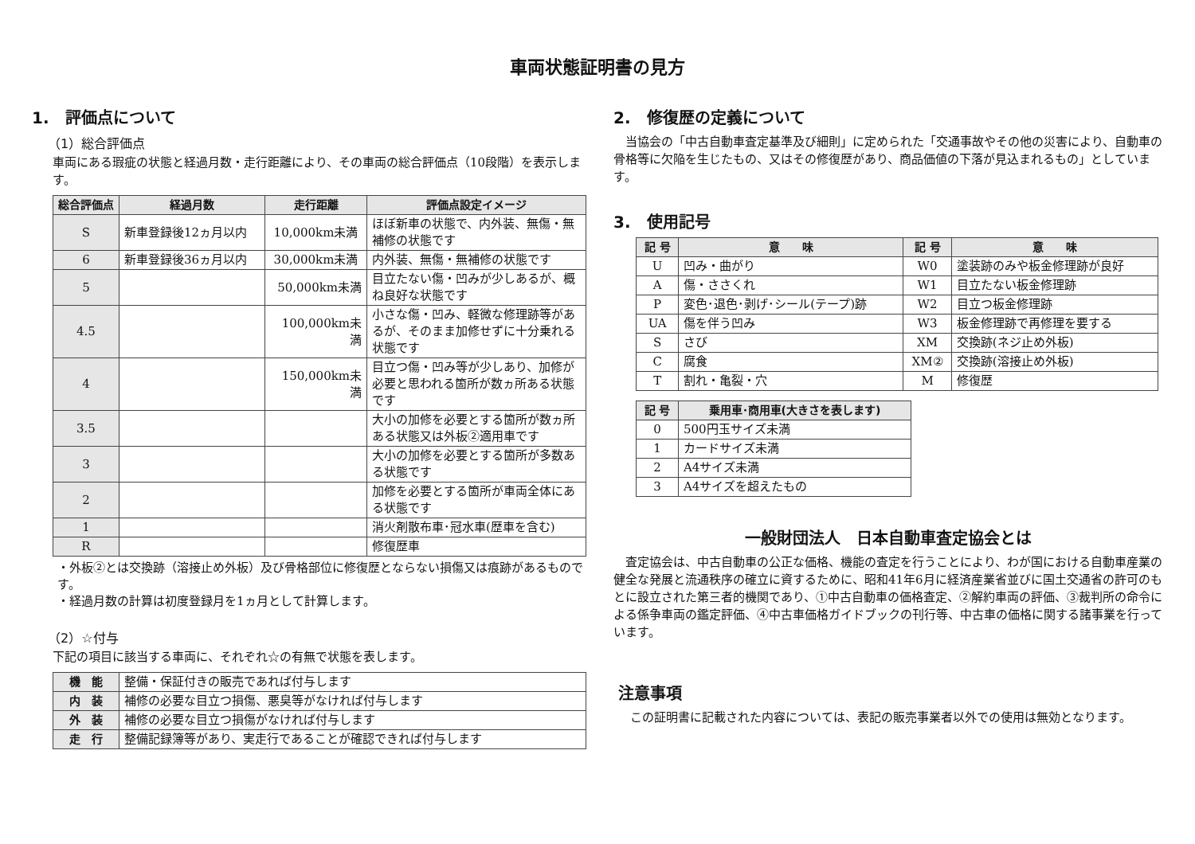車両状態証明書の見方
1.　評価点について
（1）総合評価点
車両にある瑕疵の状態と経過月数・走行距離により、その車両の総合評価点（10段階）を表示します。
| 総合評価点 | 経過月数 | 走行距離 | 評価点設定イメージ |
| --- | --- | --- | --- |
| S | 新車登録後12ヵ月以内 | 10,000km未満 | ほぼ新車の状態で、内外装、無傷・無補修の状態です |
| 6 | 新車登録後36ヵ月以内 | 30,000km未満 | 内外装、無傷・無補修の状態です |
| 5 | | 50,000km未満 | 目立たない傷・凹みが少しあるが、概ね良好な状態です |
| 4.5 | | 100,000km未満 | 小さな傷・凹み、軽微な修理跡等があるが、そのまま加修せずに十分乗れる状態です |
| 4 | | 150,000km未満 | 目立つ傷・凹み等が少しあり、加修が必要と思われる箇所が数ヵ所ある状態です |
| 3.5 | | | 大小の加修を必要とする箇所が数ヵ所ある状態又は外板②適用車です |
| 3 | | | 大小の加修を必要とする箇所が多数ある状態です |
| 2 | | | 加修を必要とする箇所が車両全体にある状態です |
| 1 | | | 消火剤散布車･冠水車(歴車を含む) |
| R | | | 修復歴車 |
・外板②とは交換跡（溶接止め外板）及び骨格部位に修復歴とならない損傷又は痕跡があるものです。
・経過月数の計算は初度登録月を1ヵ月として計算します。
（2）☆付与
下記の項目に該当する車両に、それぞれ☆の有無で状態を表します。
| 機 能 | 整備・保証付きの販売であれば付与します |
| 内 装 | 補修の必要な目立つ損傷、悪臭等がなければ付与します |
| 外 装 | 補修の必要な目立つ損傷がなければ付与します |
| 走 行 | 整備記録簿等があり、実走行であることが確認できれば付与します |
2.　修復歴の定義について
　当協会の「中古自動車査定基準及び細則」に定められた「交通事故やその他の災害により、自動車の骨格等に欠陥を生じたもの、又はその修復歴があり、商品価値の下落が見込まれるもの」としています。
3.　使用記号
| 記 号 | 意 味 | 記 号 | 意 味 |
| --- | --- | --- | --- |
| U | 凹み・曲がり | W0 | 塗装跡のみや板金修理跡が良好 |
| A | 傷・ささくれ | W1 | 目立たない板金修理跡 |
| P | 変色･退色･剥げ･シール(テープ)跡 | W2 | 目立つ板金修理跡 |
| UA | 傷を伴う凹み | W3 | 板金修理跡で再修理を要する |
| S | さび | XM | 交換跡(ネジ止め外板) |
| C | 腐食 | XM② | 交換跡(溶接止め外板) |
| T | 割れ・亀裂・穴 | M | 修復歴 |
| 記 号 | 乗用車･商用車(大きさを表します) |
| --- | --- |
| 0 | 500円玉サイズ未満 |
| 1 | カードサイズ未満 |
| 2 | A4サイズ未満 |
| 3 | A4サイズを超えたもの |
一般財団法人　日本自動車査定協会とは
　査定協会は、中古自動車の公正な価格、機能の査定を行うことにより、わが国における自動車産業の健全な発展と流通秩序の確立に資するために、昭和41年6月に経済産業省並びに国土交通省の許可のもとに設立された第三者的機関であり、①中古自動車の価格査定、②解約車両の評価、③裁判所の命令による係争車両の鑑定評価、④中古車価格ガイドブックの刊行等、中古車の価格に関する諸事業を行っています。
注意事項
　この証明書に記載された内容については、表記の販売事業者以外での使用は無効となります。